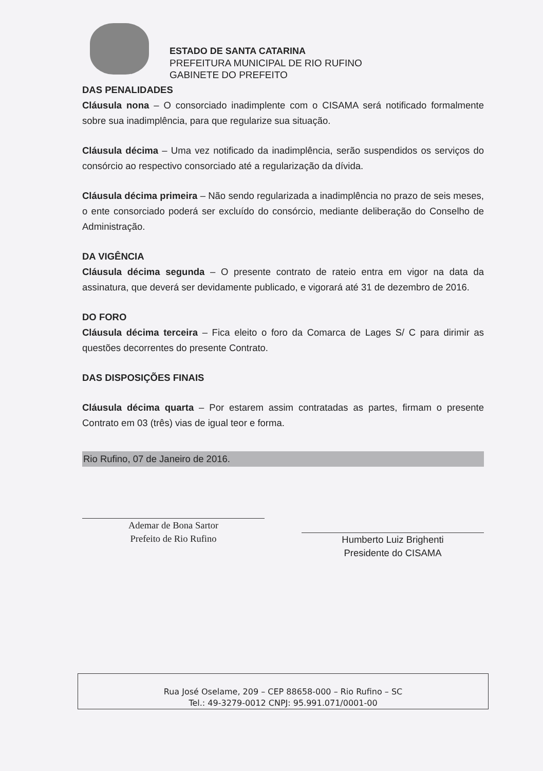ESTADO DE SANTA CATARINA
PREFEITURA MUNICIPAL DE RIO RUFINO
GABINETE DO PREFEITO
DAS PENALIDADES
Cláusula nona – O consorciado inadimplente com o CISAMA será notificado formalmente sobre sua inadimplência, para que regularize sua situação.
Cláusula décima – Uma vez notificado da inadimplência, serão suspendidos os serviços do consórcio ao respectivo consorciado até a regularização da dívida.
Cláusula décima primeira – Não sendo regularizada a inadimplência no prazo de seis meses, o ente consorciado poderá ser excluído do consórcio, mediante deliberação do Conselho de Administração.
DA VIGÊNCIA
Cláusula décima segunda – O presente contrato de rateio entra em vigor na data da assinatura, que deverá ser devidamente publicado, e vigorará até 31 de dezembro de 2016.
DO FORO
Cláusula décima terceira – Fica eleito o foro da Comarca de Lages S/ C para dirimir as questões decorrentes do presente Contrato.
DAS DISPOSIÇÕES FINAIS
Cláusula décima quarta – Por estarem assim contratadas as partes, firmam o presente Contrato em 03 (três) vias de igual teor e forma.
Rio Rufino, 07 de Janeiro de 2016.
Ademar de Bona Sartor
Prefeito de Rio Rufino
Humberto Luiz Brighenti
Presidente do CISAMA
Rua José Oselame, 209 – CEP 88658-000 – Rio Rufino – SC
Tel.: 49-3279-0012 CNPJ: 95.991.071/0001-00